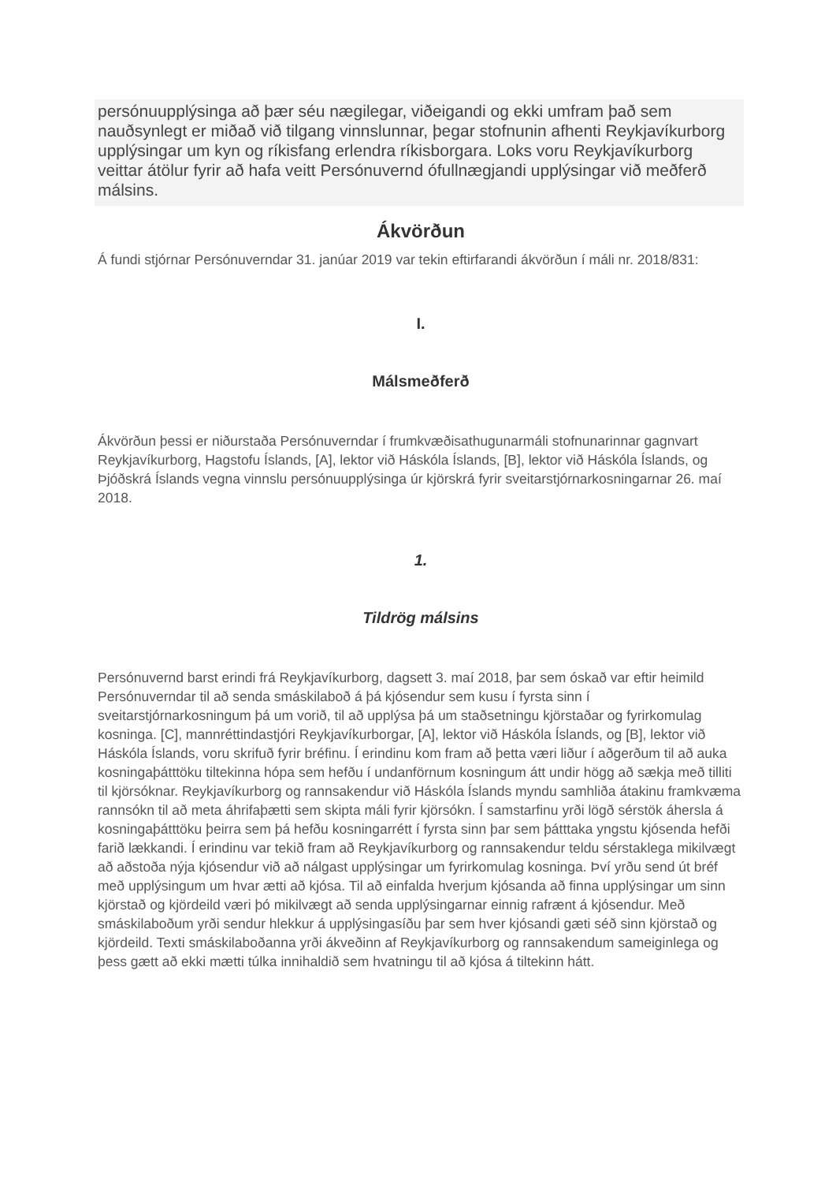persónuupplýsinga að þær séu nægilegar, viðeigandi og ekki umfram það sem nauðsynlegt er miðað við tilgang vinnslunnar, þegar stofnunin afhenti Reykjavíkurborg upplýsingar um kyn og ríkisfang erlendra ríkisborgara. Loks voru Reykjavíkurborg veittar átölur fyrir að hafa veitt Persónuvernd ófullnægjandi upplýsingar við meðferð málsins.
Ákvörðun
Á fundi stjórnar Persónuverndar 31. janúar 2019 var tekin eftirfarandi ákvörðun í máli nr. 2018/831:
I.
Málsmeðferð
Ákvörðun þessi er niðurstaða Persónuverndar í frumkvæðisathugunarmáli stofnunarinnar gagnvart Reykjavíkurborg, Hagstofu Íslands, [A], lektor við Háskóla Íslands, [B], lektor við Háskóla Íslands, og Þjóðskrá Íslands vegna vinnslu persónuupplýsinga úr kjörskrá fyrir sveitarstjórnarkosningarnar 26. maí 2018.
1.
Tildrög málsins
Persónuvernd barst erindi frá Reykjavíkurborg, dagsett 3. maí 2018, þar sem óskað var eftir heimild Persónuverndar til að senda smáskilaboð á þá kjósendur sem kusu í fyrsta sinn í sveitarstjórnarkosningum þá um vorið, til að upplýsa þá um staðsetningu kjörstaðar og fyrirkomulag kosninga. [C], mannréttindastjóri Reykjavíkurborgar, [A], lektor við Háskóla Íslands, og [B], lektor við Háskóla Íslands, voru skrifuð fyrir bréfinu. Í erindinu kom fram að þetta væri liður í aðgerðum til að auka kosningaþátttöku tiltekinna hópa sem hefðu í undanförnum kosningum átt undir högg að sækja með tilliti til kjörsóknar. Reykjavíkurborg og rannsakendur við Háskóla Íslands myndu samhliða átakinu framkvæma rannsókn til að meta áhrifaþætti sem skipta máli fyrir kjörsókn. Í samstarfinu yrði lögð sérstök áhersla á kosningaþátttöku þeirra sem þá hefðu kosningarrétt í fyrsta sinn þar sem þátttaka yngstu kjósenda hefði farið lækkandi. Í erindinu var tekið fram að Reykjavíkurborg og rannsakendur teldu sérstaklega mikilvægt að aðstoða nýja kjósendur við að nálgast upplýsingar um fyrirkomulag kosninga. Því yrðu send út bréf með upplýsingum um hvar ætti að kjósa. Til að einfalda hverjum kjósanda að finna upplýsingar um sinn kjörstað og kjördeild væri þó mikilvægt að senda upplýsingarnar einnig rafrænt á kjósendur. Með smáskilaboðum yrði sendur hlekkur á upplýsingasíðu þar sem hver kjósandi gæti séð sinn kjörstað og kjördeild. Texti smáskilaboðanna yrði ákveðinn af Reykjavíkurborg og rannsakendum sameiginlega og þess gætt að ekki mætti túlka innihaldið sem hvatningu til að kjósa á tiltekinn hátt.